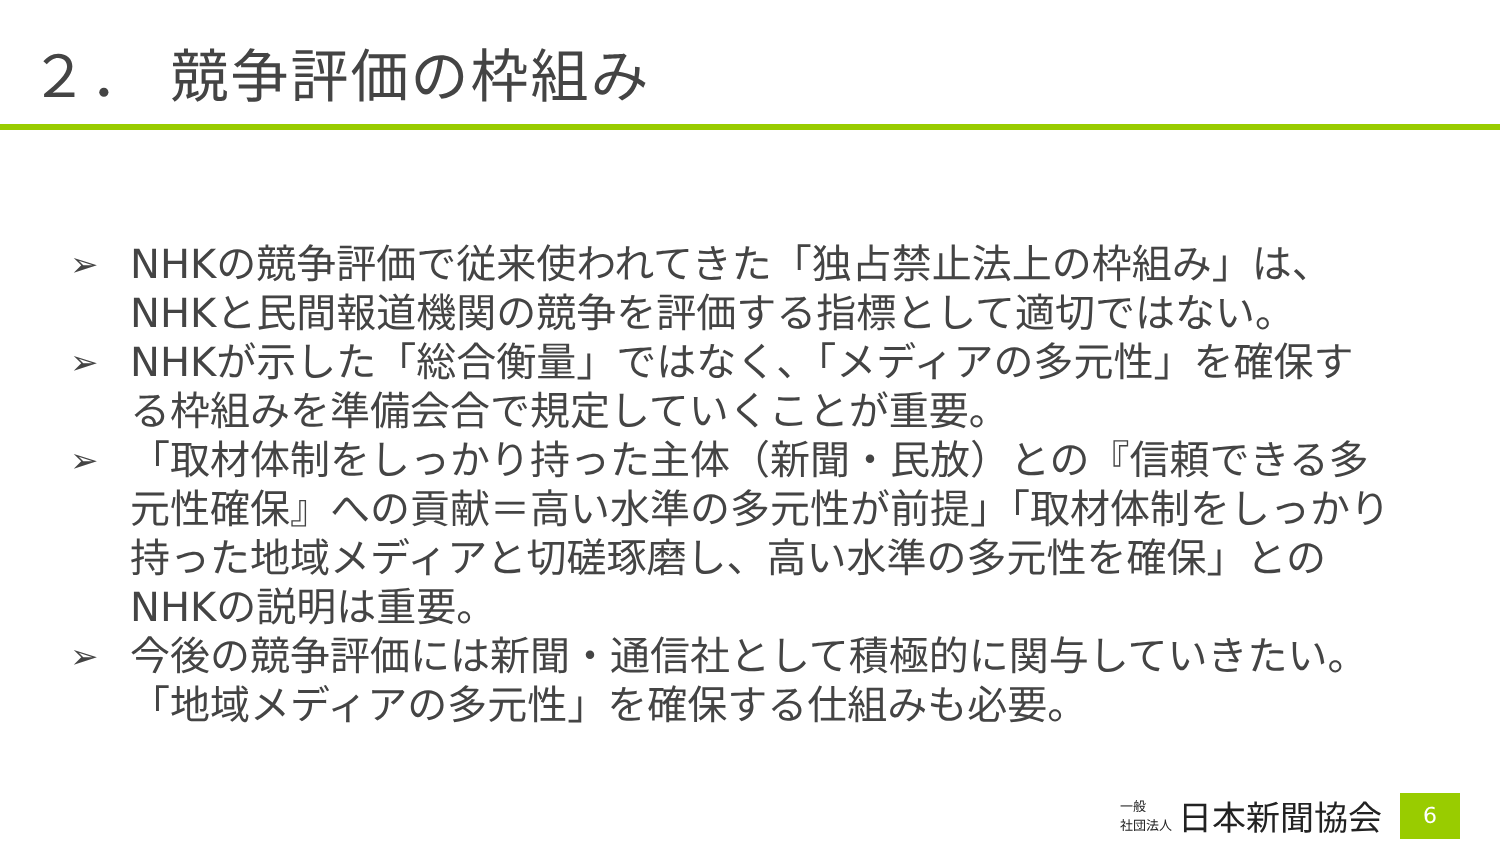２． 競争評価の枠組み
➢ NHKの競争評価で従来使われてきた「独占禁止法上の枠組み」は、NHKと民間報道機関の競争を評価する指標として適切ではない。
➢ NHKが示した「総合衡量」ではなく、「メディアの多元性」を確保する枠組みを準備会合で規定していくことが重要。
➢ 「取材体制をしっかり持った主体（新聞・民放）との『信頼できる多元性確保』への貢献＝高い水準の多元性が前提」「取材体制をしっかり持った地域メディアと切磋琢磨し、高い水準の多元性を確保」とのNHKの説明は重要。
➢ 今後の競争評価には新聞・通信社として積極的に関与していきたい。「地域メディアの多元性」を確保する仕組みも必要。
一般
社団法人 日本新聞協会 6